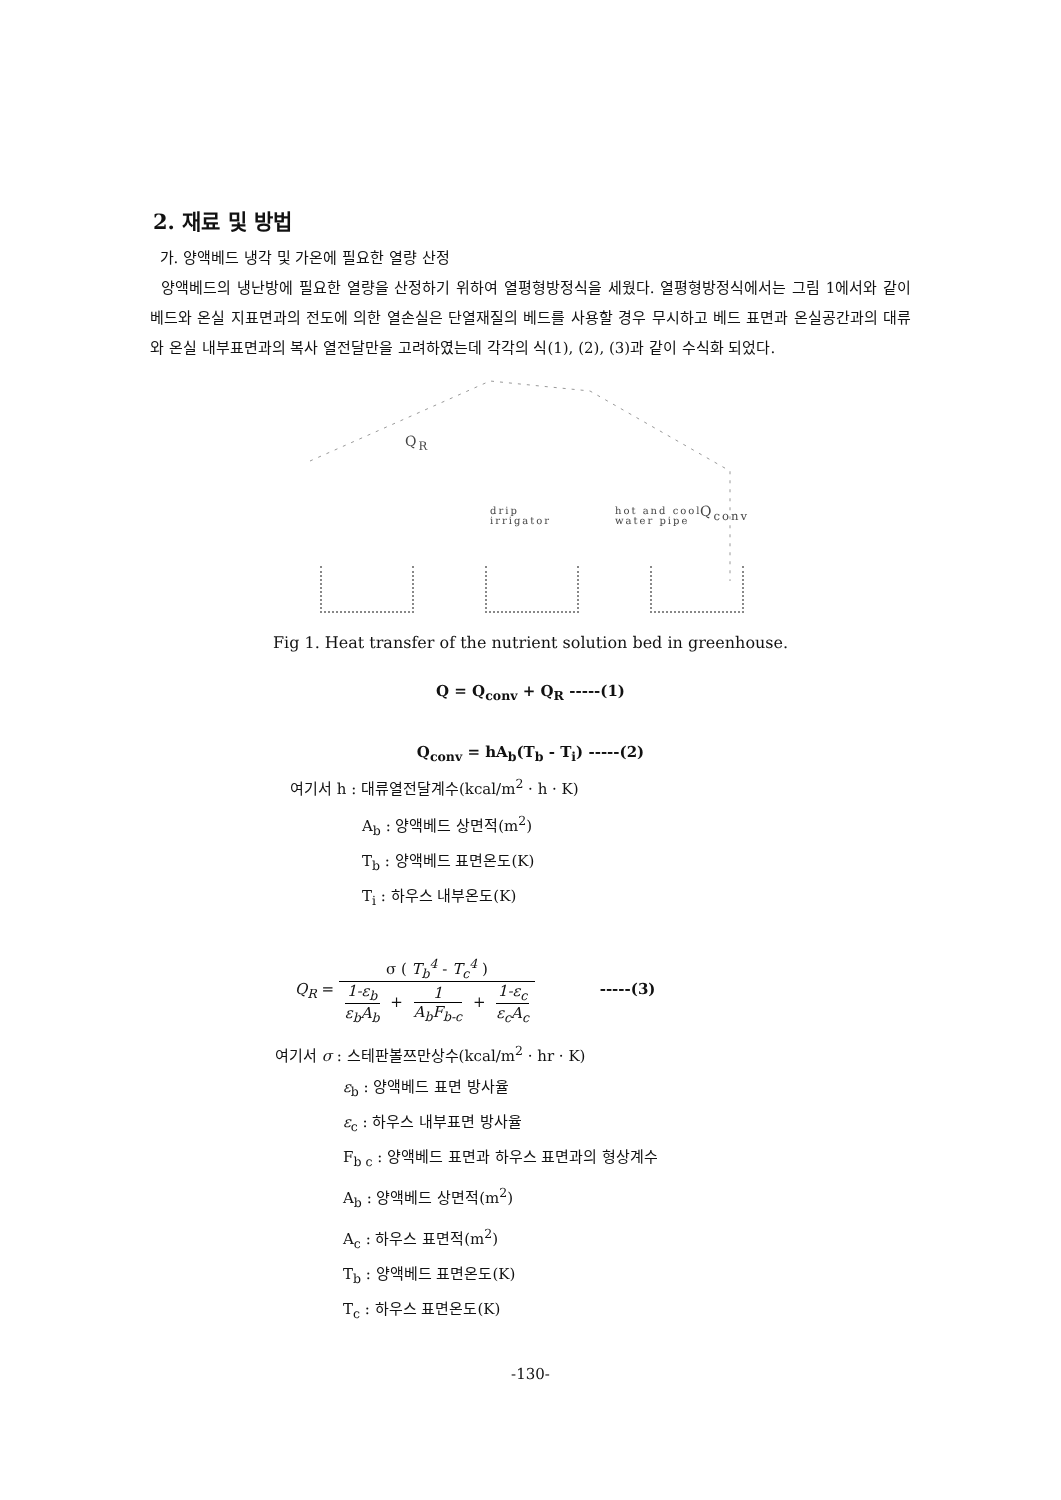2. 재료 및 방법
가. 양액베드 냉각 및 가온에 필요한 열량 산정
양액베드의 냉난방에 필요한 열량을 산정하기 위하여 열평형방정식을 세웠다. 열평형방정식에서는 그림 1에서와 같이 베드와 온실 지표면과의 전도에 의한 열손실은 단열재질의 베드를 사용할 경우 무시하고 베드 표면과 온실공간과의 대류와 온실 내부표면과의 복사 열전달만을 고려하였는데 각각의 식(1), (2), (3)과 같이 수식화 되었다.
Q<sub>R</sub>
drip
irrigator
hot and cool
water pipe
Q<sub>conv</sub>
Fig 1. Heat transfer of the nutrient solution bed in greenhouse.
Q = Q<sub>conv</sub> + Q<sub>R</sub> -----(1)
Q<sub>conv</sub> = hA<sub>b</sub>(T<sub>b</sub> - T<sub>i</sub>) -----(2)
여기서 h : 대류열전달계수(kcal/m<sup>2</sup> · h · K)
A<sub>b</sub> : 양액베드 상면적(m<sup>2</sup>)
T<sub>b</sub> : 양액베드 표면온도(K)
T<sub>i</sub> : 하우스 내부온도(K)
Q<sub>R</sub> =
σ ( T<sub>b</sub><sup>4</sup> - T<sub>c</sub><sup>4</sup> )
1-ε<sub>b</sub> ε<sub>b</sub>A<sub>b</sub> + 1 A<sub>b</sub>F<sub>b-c</sub> + 1-ε<sub>c</sub> ε<sub>c</sub>A<sub>c</sub>
-----(3)
여기서 σ : 스테판볼쯔만상수(kcal/m<sup>2</sup> · hr · K)
ε<sub>b</sub> : 양액베드 표면 방사율
ε<sub>c</sub> : 하우스 내부표면 방사율
F<sub>b c</sub> : 양액베드 표면과 하우스 표면과의 형상계수
A<sub>b</sub> : 양액베드 상면적(m<sup>2</sup>)
A<sub>c</sub> : 하우스 표면적(m<sup>2</sup>)
T<sub>b</sub> : 양액베드 표면온도(K)
T<sub>c</sub> : 하우스 표면온도(K)
-130-